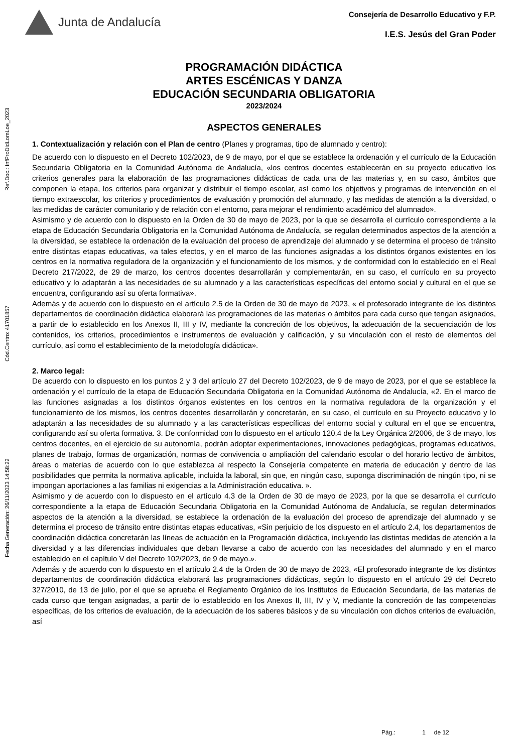Ref.Doc.: InfProDidLomLoe_2023
Cód.Centro: 41701857
Fecha Generación: 26/11/2023 14:58:22
Junta de Andalucía
Consejería de Desarrollo Educativo y F.P.
I.E.S. Jesús del Gran Poder
PROGRAMACIÓN DIDÁCTICA
ARTES ESCÉNICAS Y DANZA
EDUCACIÓN SECUNDARIA OBLIGATORIA
2023/2024
ASPECTOS GENERALES
1. Contextualización y relación con el Plan de centro (Planes y programas, tipo de alumnado y centro):
De acuerdo con lo dispuesto en el Decreto 102/2023, de 9 de mayo, por el que se establece la ordenación y el currículo de la Educación Secundaria Obligatoria en la Comunidad Autónoma de Andalucía, «los centros docentes establecerán en su proyecto educativo los criterios generales para la elaboración de las programaciones didácticas de cada una de las materias y, en su caso, ámbitos que componen la etapa, los criterios para organizar y distribuir el tiempo escolar, así como los objetivos y programas de intervención en el tiempo extraescolar, los criterios y procedimientos de evaluación y promoción del alumnado, y las medidas de atención a la diversidad, o las medidas de carácter comunitario y de relación con el entorno, para mejorar el rendimiento académico del alumnado».
Asimismo y de acuerdo con lo dispuesto en la Orden de 30 de mayo de 2023, por la que se desarrolla el currículo correspondiente a la etapa de Educación Secundaria Obligatoria en la Comunidad Autónoma de Andalucía, se regulan determinados aspectos de la atención a la diversidad, se establece la ordenación de la evaluación del proceso de aprendizaje del alumnado y se determina el proceso de tránsito entre distintas etapas educativas, «a tales efectos, y en el marco de las funciones asignadas a los distintos órganos existentes en los centros en la normativa reguladora de la organización y el funcionamiento de los mismos, y de conformidad con lo establecido en el Real Decreto 217/2022, de 29 de marzo, los centros docentes desarrollarán y complementarán, en su caso, el currículo en su proyecto educativo y lo adaptarán a las necesidades de su alumnado y a las características específicas del entorno social y cultural en el que se encuentra, configurando así su oferta formativa».
Además y de acuerdo con lo dispuesto en el artículo 2.5 de la Orden de 30 de mayo de 2023, « el profesorado integrante de los distintos departamentos de coordinación didáctica elaborará las programaciones de las materias o ámbitos para cada curso que tengan asignados, a partir de lo establecido en los Anexos II, III y IV, mediante la concreción de los objetivos, la adecuación de la secuenciación de los contenidos, los criterios, procedimientos e instrumentos de evaluación y calificación, y su vinculación con el resto de elementos del currículo, así como el establecimiento de la metodología didáctica».
2. Marco legal:
De acuerdo con lo dispuesto en los puntos 2 y 3 del artículo 27 del Decreto 102/2023, de 9 de mayo de 2023, por el que se establece la ordenación y el currículo de la etapa de Educación Secundaria Obligatoria en la Comunidad Autónoma de Andalucía, «2. En el marco de las funciones asignadas a los distintos órganos existentes en los centros en la normativa reguladora de la organización y el funcionamiento de los mismos, los centros docentes desarrollarán y concretarán, en su caso, el currículo en su Proyecto educativo y lo adaptarán a las necesidades de su alumnado y a las características específicas del entorno social y cultural en el que se encuentra, configurando así su oferta formativa. 3. De conformidad con lo dispuesto en el artículo 120.4 de la Ley Orgánica 2/2006, de 3 de mayo, los centros docentes, en el ejercicio de su autonomía, podrán adoptar experimentaciones, innovaciones pedagógicas, programas educativos, planes de trabajo, formas de organización, normas de convivencia o ampliación del calendario escolar o del horario lectivo de ámbitos, áreas o materias de acuerdo con lo que establezca al respecto la Consejería competente en materia de educación y dentro de las posibilidades que permita la normativa aplicable, incluida la laboral, sin que, en ningún caso, suponga discriminación de ningún tipo, ni se impongan aportaciones a las familias ni exigencias a la Administración educativa. ».
Asimismo y de acuerdo con lo dispuesto en el artículo 4.3 de la Orden de 30 de mayo de 2023, por la que se desarrolla el currículo correspondiente a la etapa de Educación Secundaria Obligatoria en la Comunidad Autónoma de Andalucía, se regulan determinados aspectos de la atención a la diversidad, se establece la ordenación de la evaluación del proceso de aprendizaje del alumnado y se determina el proceso de tránsito entre distintas etapas educativas, «Sin perjuicio de los dispuesto en el artículo 2.4, los departamentos de coordinación didáctica concretarán las líneas de actuación en la Programación didáctica, incluyendo las distintas medidas de atención a la diversidad y a las diferencias individuales que deban llevarse a cabo de acuerdo con las necesidades del alumnado y en el marco establecido en el capítulo V del Decreto 102/2023, de 9 de mayo.».
Además y de acuerdo con lo dispuesto en el artículo 2.4 de la Orden de 30 de mayo de 2023, «El profesorado integrante de los distintos departamentos de coordinación didáctica elaborará las programaciones didácticas, según lo dispuesto en el artículo 29 del Decreto 327/2010, de 13 de julio, por el que se aprueba el Reglamento Orgánico de los Institutos de Educación Secundaria, de las materias de cada curso que tengan asignadas, a partir de lo establecido en los Anexos II, III, IV y V, mediante la concreción de las competencias específicas, de los criterios de evaluación, de la adecuación de los saberes básicos y de su vinculación con dichos criterios de evaluación, así
Pág.: 1 de 12